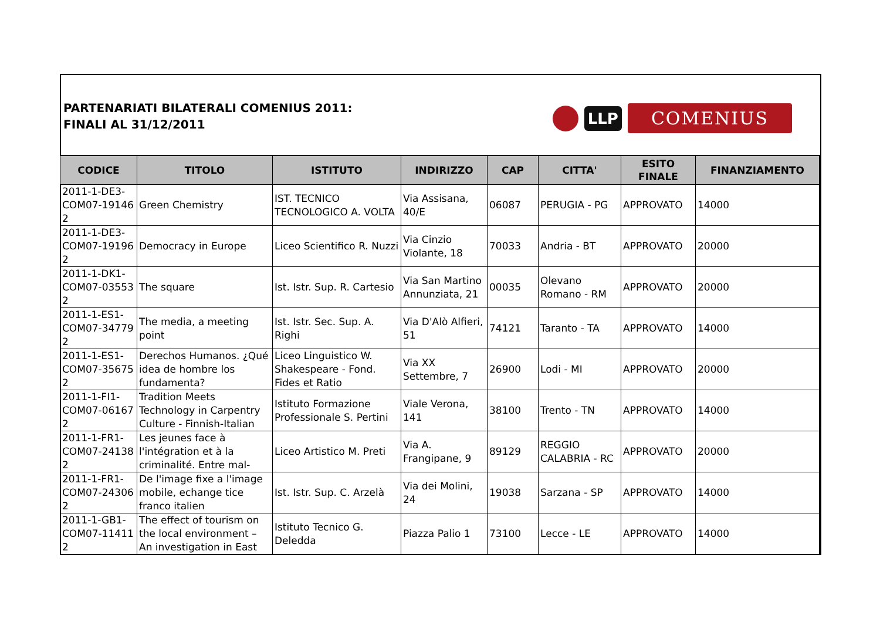PARTENARIATI BILATERALI COMENIUS 2011:
FINALI AL 31/12/2011
LLP
COMENIUS
| CODICE | TITOLO | ISTITUTO | INDIRIZZO | CAP | CITTA' | ESITO FINALE | FINANZIAMENTO |
| --- | --- | --- | --- | --- | --- | --- | --- |
| 2011-1-DE3-COM07-19146 2 | Green Chemistry | IST. TECNICO TECNOLOGICO A. VOLTA | Via Assisana, 40/E | 06087 | PERUGIA - PG | APPROVATO | 14000 |
| 2011-1-DE3-COM07-19196 2 | Democracy in Europe | Liceo Scientifico R. Nuzzi | Via Cinzio Violante, 18 | 70033 | Andria - BT | APPROVATO | 20000 |
| 2011-1-DK1-COM07-03553 2 | The square | Ist. Istr. Sup. R. Cartesio | Via San Martino Annunziata, 21 | 00035 | Olevano Romano - RM | APPROVATO | 20000 |
| 2011-1-ES1-COM07-34779 2 | The media, a meeting point | Ist. Istr. Sec. Sup. A. Righi | Via D'Alò Alfieri, 51 | 74121 | Taranto - TA | APPROVATO | 14000 |
| 2011-1-ES1-COM07-35675 2 | Derechos Humanos. ¿Qué idea de hombre los fundamenta? | Liceo Linguistico W. Shakespeare - Fond. Fides et Ratio | Via XX Settembre, 7 | 26900 | Lodi - MI | APPROVATO | 20000 |
| 2011-1-FI1-COM07-06167 2 | Tradition Meets Technology in Carpentry Culture - Finnish-Italian | Istituto Formazione Professionale S. Pertini | Viale Verona, 141 | 38100 | Trento - TN | APPROVATO | 14000 |
| 2011-1-FR1-COM07-24138 2 | Les jeunes face à l'intégration et à la criminalité. Entre mal- | Liceo Artistico M. Preti | Via A. Frangipane, 9 | 89129 | REGGIO CALABRIA - RC | APPROVATO | 20000 |
| 2011-1-FR1-COM07-24306 2 | De l'image fixe a l'image mobile, echange tice franco italien | Ist. Istr. Sup. C. Arzelà | Via dei Molini, 24 | 19038 | Sarzana - SP | APPROVATO | 14000 |
| 2011-1-GB1-COM07-11411 2 | The effect of tourism on the local environment – An investigation in East | Istituto Tecnico G. Deledda | Piazza Palio 1 | 73100 | Lecce - LE | APPROVATO | 14000 |